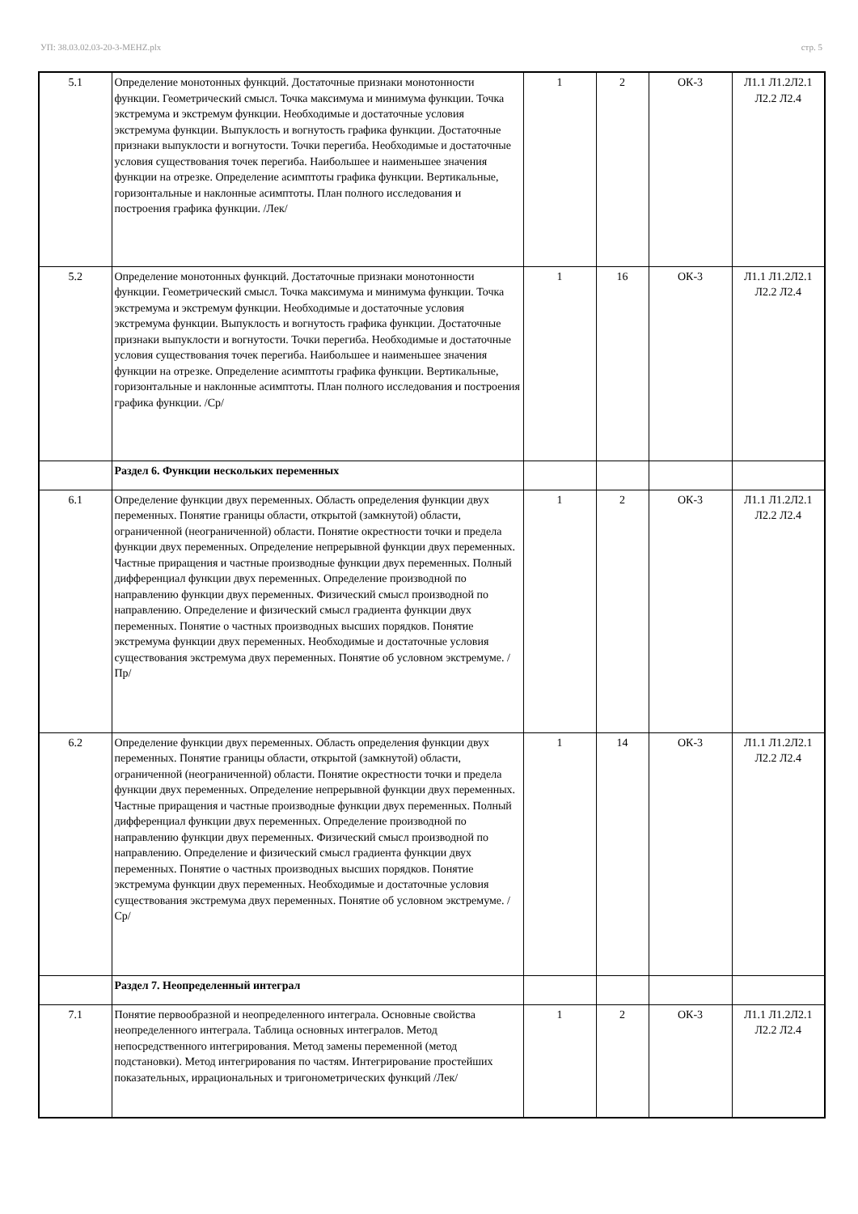УП: 38.03.02.03-20-3-MEHZ.plx стр. 5
| 5.1 | Определение монотонных функций. Достаточные признаки монотонности функции. Геометрический смысл. Точка максимума и минимума функции. Точка экстремума и экстремум функции. Необходимые и достаточные условия экстремума функции. Выпуклость и вогнутость графика функции. Достаточные признаки выпуклости и вогнутости. Точки перегиба. Необходимые и достаточные условия существования точек перегиба. Наибольшее и наименьшее значения функции на отрезке. Определение асимптоты графика функции. Вертикальные, горизонтальные и наклонные асимптоты. План полного исследования и построения графика функции. /Лек/ | 1 | 2 | ОК-3 | Л1.1 Л1.2Л2.1 Л2.2 Л2.4 |
| 5.2 | Определение монотонных функций. Достаточные признаки монотонности функции. Геометрический смысл. Точка максимума и минимума функции. Точка экстремума и экстремум функции. Необходимые и достаточные условия экстремума функции. Выпуклость и вогнутость графика функции. Достаточные признаки выпуклости и вогнутости. Точки перегиба. Необходимые и достаточные условия существования точек перегиба. Наибольшее и наименьшее значения функции на отрезке. Определение асимптоты графика функции. Вертикальные, горизонтальные и наклонные асимптоты. План полного исследования и построения графика функции. /Ср/ | 1 | 16 | ОК-3 | Л1.1 Л1.2Л2.1 Л2.2 Л2.4 |
| | Раздел 6. Функции нескольких переменных | | | | |
| 6.1 | Определение функции двух переменных. Область определения функции двух переменных. Понятие границы области, открытой (замкнутой) области, ограниченной (неограниченной) области. Понятие окрестности точки и предела функции двух переменных. Определение непрерывной функции двух переменных. Частные приращения и частные производные функции двух переменных. Полный дифференциал функции двух переменных. Определение производной по направлению функции двух переменных. Физический смысл производной по направлению. Определение и физический смысл градиента функции двух переменных. Понятие о частных производных высших порядков. Понятие экстремума функции двух переменных. Необходимые и достаточные условия существования экстремума двух переменных. Понятие об условном экстремуме. /Пр/ | 1 | 2 | ОК-3 | Л1.1 Л1.2Л2.1 Л2.2 Л2.4 |
| 6.2 | Определение функции двух переменных. Область определения функции двух переменных. Понятие границы области, открытой (замкнутой) области, ограниченной (неограниченной) области. Понятие окрестности точки и предела функции двух переменных. Определение непрерывной функции двух переменных. Частные приращения и частные производные функции двух переменных. Полный дифференциал функции двух переменных. Определение производной по направлению функции двух переменных. Физический смысл производной по направлению. Определение и физический смысл градиента функции двух переменных. Понятие о частных производных высших порядков. Понятие экстремума функции двух переменных. Необходимые и достаточные условия существования экстремума двух переменных. Понятие об условном экстремуме. /Ср/ | 1 | 14 | ОК-3 | Л1.1 Л1.2Л2.1 Л2.2 Л2.4 |
| | Раздел 7. Неопределенный интеграл | | | | |
| 7.1 | Понятие первообразной и неопределенного интеграла. Основные свойства неопределенного интеграла. Таблица основных интегралов. Метод непосредственного интегрирования. Метод замены переменной (метод подстановки). Метод интегрирования по частям. Интегрирование простейших показательных, иррациональных и тригонометрических функций /Лек/ | 1 | 2 | ОК-3 | Л1.1 Л1.2Л2.1 Л2.2 Л2.4 |